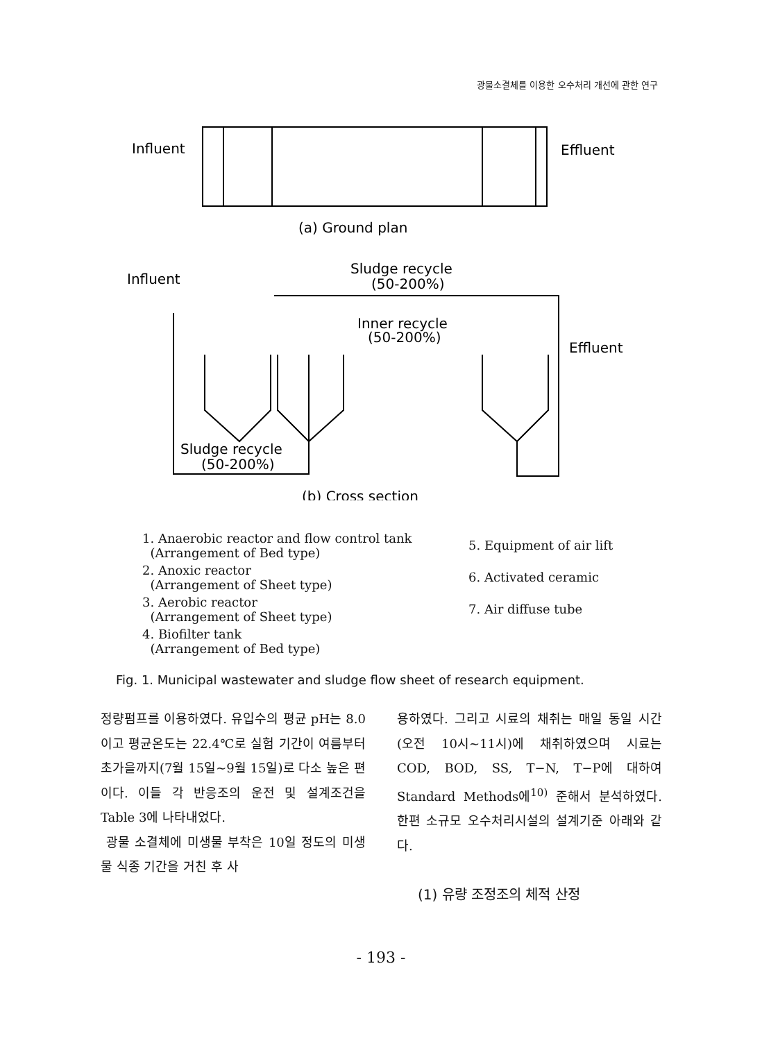광물소결체를 이용한 오수처리 개선에 관한 연구
Influent
Effluent
(a) Ground plan
Influent
Sludge recycle
(50-200%)
Inner recycle
(50-200%)
Effluent
Sludge recycle
(50-200%)
(b) Cross section
1. Anaerobic reactor and flow control tank
(Arrangement of Bed type)
2. Anoxic reactor
(Arrangement of Sheet type)
3. Aerobic reactor
(Arrangement of Sheet type)
4. Biofilter tank
(Arrangement of Bed type)
5. Equipment of air lift
6. Activated ceramic
7. Air diffuse tube
Fig. 1. Municipal wastewater and sludge flow sheet of research equipment.
정량펌프를 이용하였다. 유입수의 평균 pH는 8.0이고 평균온도는 22.4℃로 실험 기간이 여름부터 초가을까지(7월 15일~9월 15일)로 다소 높은 편이다. 이들 각 반응조의 운전 및 설계조건을 Table 3에 나타내었다.
광물 소결체에 미생물 부착은 10일 정도의 미생물 식종 기간을 거친 후 사
용하였다. 그리고 시료의 채취는 매일 동일 시간(오전 10시~11시)에 채취하였으며 시료는 COD, BOD, SS, T−N, T−P에 대하여 Standard Methods에<sup>10)</sup> 준해서 분석하였다. 한편 소규모 오수처리시설의 설계기준 아래와 같다.
(1) 유량 조정조의 체적 산정
- 193 -